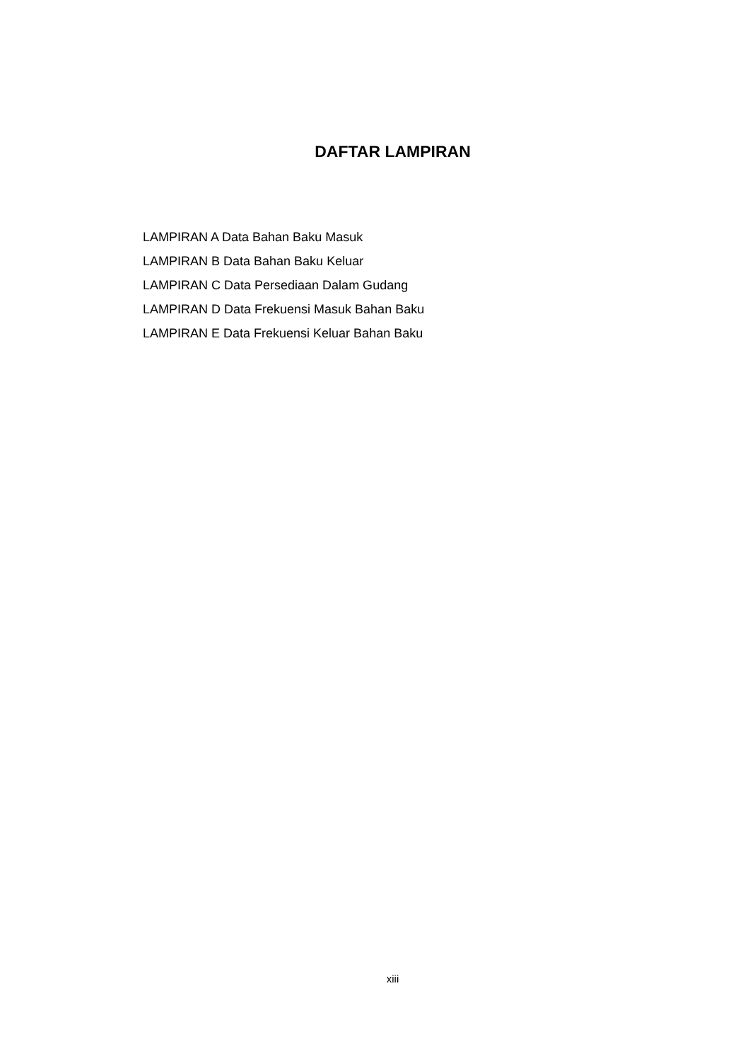DAFTAR LAMPIRAN
LAMPIRAN A Data Bahan Baku Masuk
LAMPIRAN B Data Bahan Baku Keluar
LAMPIRAN C Data Persediaan Dalam Gudang
LAMPIRAN D Data Frekuensi Masuk Bahan Baku
LAMPIRAN E Data Frekuensi Keluar Bahan Baku
xiii